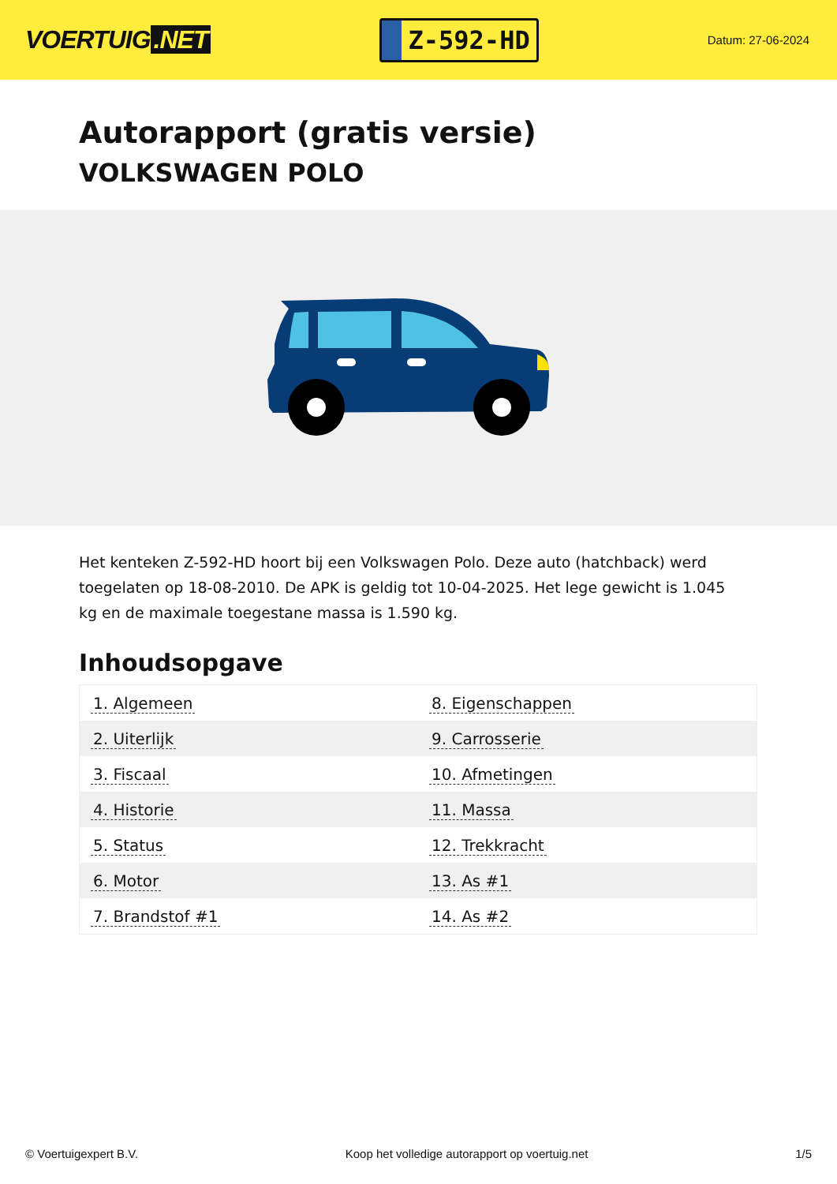VOERTUIG.NET
Z-592-HD
Datum: 27-06-2024
Autorapport (gratis versie)
VOLKSWAGEN POLO
Het kenteken Z-592-HD hoort bij een Volkswagen Polo. Deze auto (hatchback) werd toegelaten op 18-08-2010. De APK is geldig tot 10-04-2025. Het lege gewicht is 1.045 kg en de maximale toegestane massa is 1.590 kg.
Inhoudsopgave
| 1. Algemeen | 8. Eigenschappen |
| 2. Uiterlijk | 9. Carrosserie |
| 3. Fiscaal | 10. Afmetingen |
| 4. Historie | 11. Massa |
| 5. Status | 12. Trekkracht |
| 6. Motor | 13. As #1 |
| 7. Brandstof #1 | 14. As #2 |
© Voertuigexpert B.V. Koop het volledige autorapport op voertuig.net 1/5